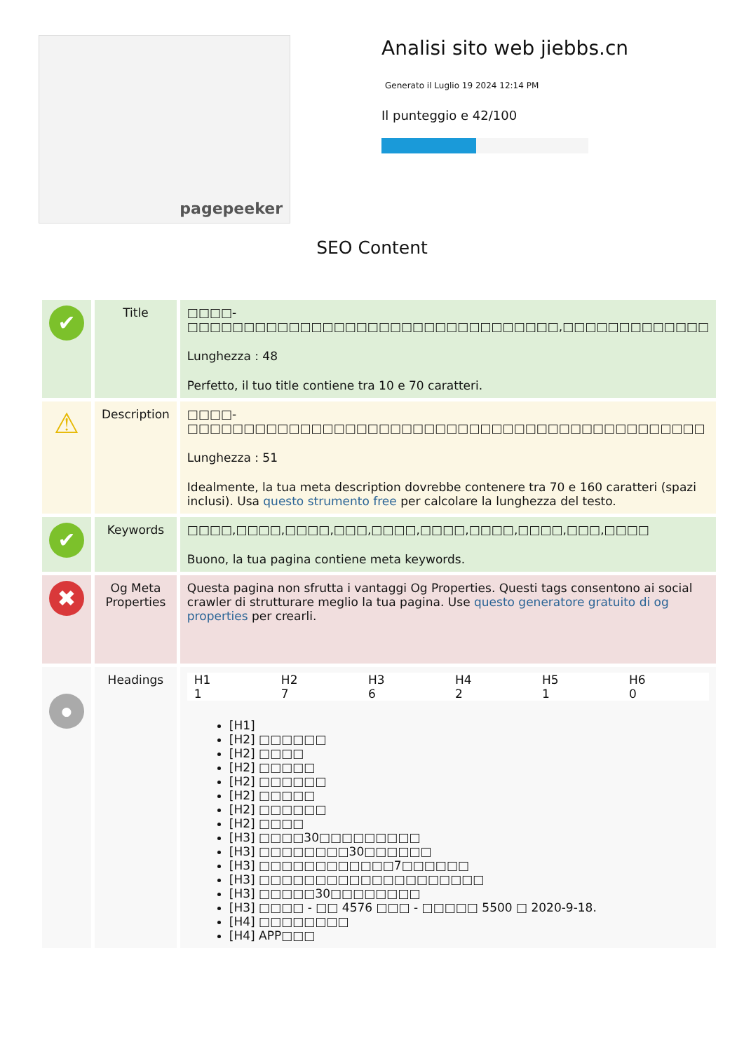pagepeeker
Analisi sito web jiebbs.cn
Generato il Luglio 19 2024 12:14 PM
Il punteggio e 42/100
SEO Content
| ✔ | Title | □□□□-□□□□□□□□□□□□□□□□□□□□□□□□□□□□□□□□□,□□□□□□□□□□□□□ Lunghezza : 48 Perfetto, il tuo title contiene tra 10 e 70 caratteri. |
| ⚠ | Description | □□□□-□□□□□□□□□□□□□□□□□□□□□□□□□□□□□□□□□□□□□□□□□□□□□□ Lunghezza : 51 Idealmente, la tua meta description dovrebbe contenere tra 70 e 160 caratteri (spazi inclusi). Usa questo strumento free per calcolare la lunghezza del testo. |
| ✔ | Keywords | □□□□,□□□□,□□□□,□□□,□□□□,□□□□,□□□□,□□□□,□□□,□□□□ Buono, la tua pagina contiene meta keywords. |
| ✖ | Og Meta Properties | Questa pagina non sfrutta i vantaggi Og Properties. Questi tags consentono ai social crawler di strutturare meglio la tua pagina. Use questo generatore gratuito di og properties per crearli. |
| ● | Headings | / H1 1 / H2 7 / H3 6 / H4 2 / H5 1 / H6 0 / [H1] [H2] □□□□□□ [H2] □□□□ [H2] □□□□□ [H2] □□□□□□ [H2] □□□□□ [H2] □□□□□□ [H2] □□□□ [H3] □□□□30□□□□□□□□□ [H3] □□□□□□□□30□□□□□□ [H3] □□□□□□□□□□□□7□□□□□□ [H3] □□□□□□□□□□□□□□□□□□□□ [H3] □□□□□30□□□□□□□□ [H3] □□□□ - □□ 4576 □□□ - □□□□□ 5500 □ 2020-9-18. [H4] □□□□□□□□ [H4] APP□□□ |